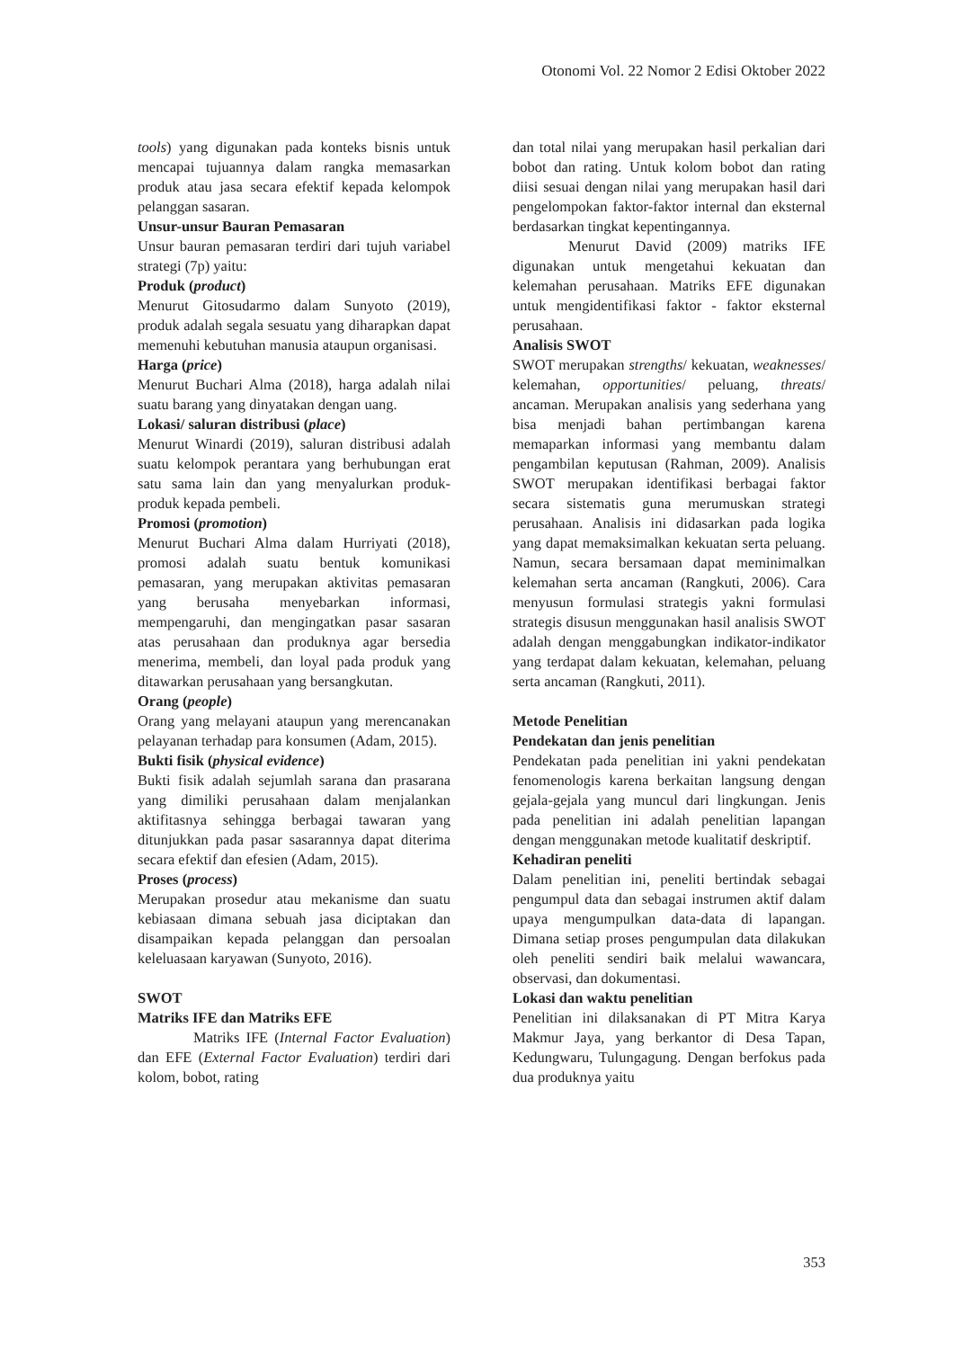Otonomi Vol. 22 Nomor 2 Edisi Oktober 2022
tools) yang digunakan pada konteks bisnis untuk mencapai tujuannya dalam rangka memasarkan produk atau jasa secara efektif kepada kelompok pelanggan sasaran.
Unsur-unsur Bauran Pemasaran
Unsur bauran pemasaran terdiri dari tujuh variabel strategi (7p) yaitu:
Produk (product)
Menurut Gitosudarmo dalam Sunyoto (2019), produk adalah segala sesuatu yang diharapkan dapat memenuhi kebutuhan manusia ataupun organisasi.
Harga (price)
Menurut Buchari Alma (2018), harga adalah nilai suatu barang yang dinyatakan dengan uang.
Lokasi/ saluran distribusi (place)
Menurut Winardi (2019), saluran distribusi adalah suatu kelompok perantara yang berhubungan erat satu sama lain dan yang menyalurkan produk-produk kepada pembeli.
Promosi (promotion)
Menurut Buchari Alma dalam Hurriyati (2018), promosi adalah suatu bentuk komunikasi pemasaran, yang merupakan aktivitas pemasaran yang berusaha menyebarkan informasi, mempengaruhi, dan mengingatkan pasar sasaran atas perusahaan dan produknya agar bersedia menerima, membeli, dan loyal pada produk yang ditawarkan perusahaan yang bersangkutan.
Orang (people)
Orang yang melayani ataupun yang merencanakan pelayanan terhadap para konsumen (Adam, 2015).
Bukti fisik (physical evidence)
Bukti fisik adalah sejumlah sarana dan prasarana yang dimiliki perusahaan dalam menjalankan aktifitasnya sehingga berbagai tawaran yang ditunjukkan pada pasar sasarannya dapat diterima secara efektif dan efesien (Adam, 2015).
Proses (process)
Merupakan prosedur atau mekanisme dan suatu kebiasaan dimana sebuah jasa diciptakan dan disampaikan kepada pelanggan dan persoalan keleluasaan karyawan (Sunyoto, 2016).
SWOT
Matriks IFE dan Matriks EFE
Matriks IFE (Internal Factor Evaluation) dan EFE (External Factor Evaluation) terdiri dari kolom, bobot, rating
dan total nilai yang merupakan hasil perkalian dari bobot dan rating. Untuk kolom bobot dan rating diisi sesuai dengan nilai yang merupakan hasil dari pengelompokan faktor-faktor internal dan eksternal berdasarkan tingkat kepentingannya.
Menurut David (2009) matriks IFE digunakan untuk mengetahui kekuatan dan kelemahan perusahaan. Matriks EFE digunakan untuk mengidentifikasi faktor - faktor eksternal perusahaan.
Analisis SWOT
SWOT merupakan strengths/ kekuatan, weaknesses/ kelemahan, opportunities/ peluang, threats/ ancaman. Merupakan analisis yang sederhana yang bisa menjadi bahan pertimbangan karena memaparkan informasi yang membantu dalam pengambilan keputusan (Rahman, 2009). Analisis SWOT merupakan identifikasi berbagai faktor secara sistematis guna merumuskan strategi perusahaan. Analisis ini didasarkan pada logika yang dapat memaksimalkan kekuatan serta peluang. Namun, secara bersamaan dapat meminimalkan kelemahan serta ancaman (Rangkuti, 2006). Cara menyusun formulasi strategis yakni formulasi strategis disusun menggunakan hasil analisis SWOT adalah dengan menggabungkan indikator-indikator yang terdapat dalam kekuatan, kelemahan, peluang serta ancaman (Rangkuti, 2011).
Metode Penelitian
Pendekatan dan jenis penelitian
Pendekatan pada penelitian ini yakni pendekatan fenomenologis karena berkaitan langsung dengan gejala-gejala yang muncul dari lingkungan. Jenis pada penelitian ini adalah penelitian lapangan dengan menggunakan metode kualitatif deskriptif.
Kehadiran peneliti
Dalam penelitian ini, peneliti bertindak sebagai pengumpul data dan sebagai instrumen aktif dalam upaya mengumpulkan data-data di lapangan. Dimana setiap proses pengumpulan data dilakukan oleh peneliti sendiri baik melalui wawancara, observasi, dan dokumentasi.
Lokasi dan waktu penelitian
Penelitian ini dilaksanakan di PT Mitra Karya Makmur Jaya, yang berkantor di Desa Tapan, Kedungwaru, Tulungagung. Dengan berfokus pada dua produknya yaitu
353